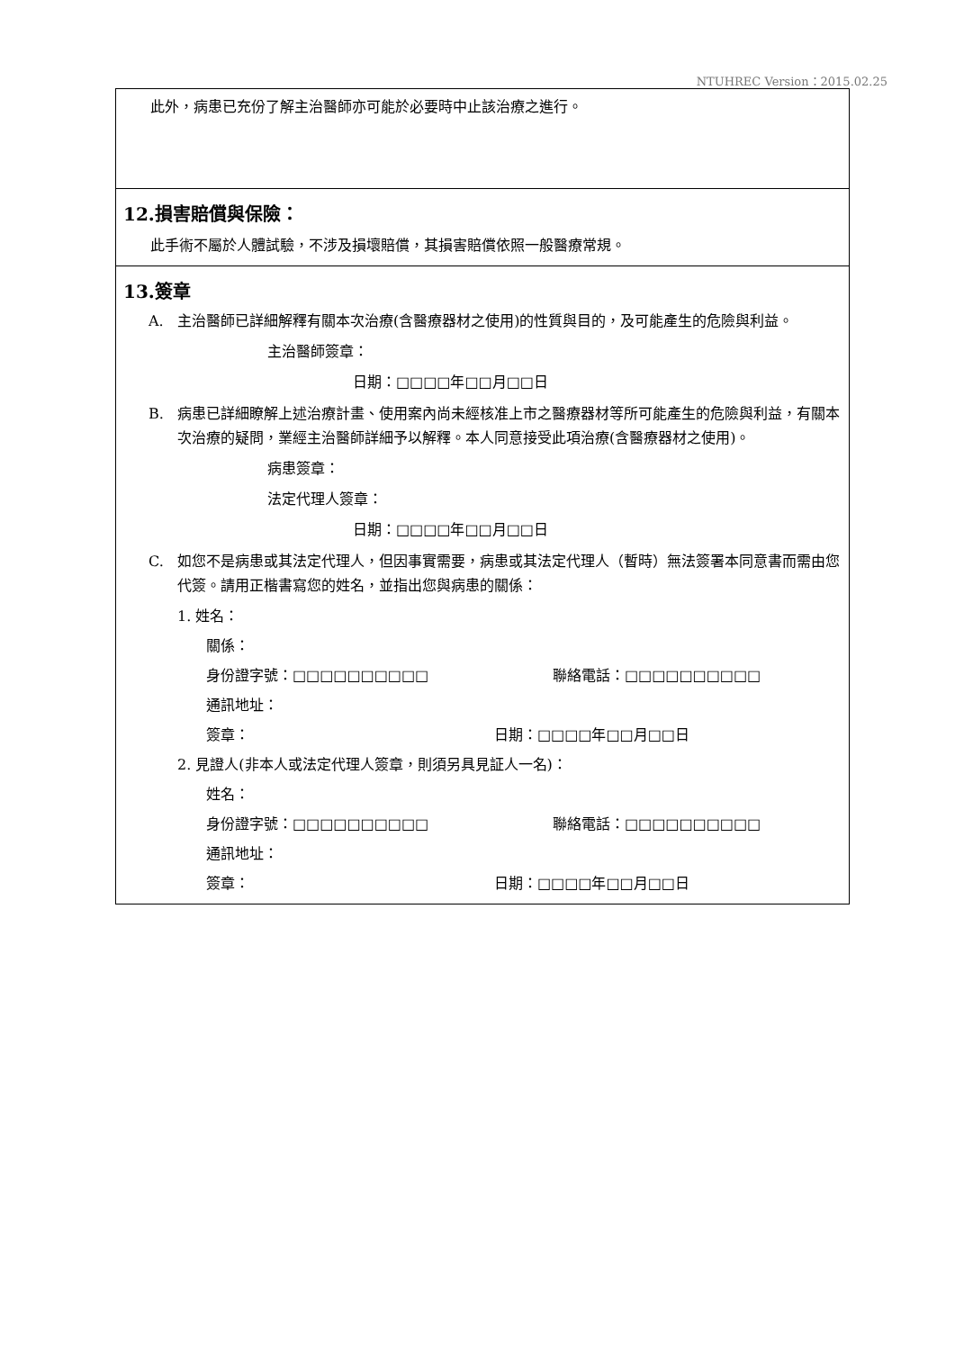NTUHREC Version：2015.02.25
此外，病患已充份了解主治醫師亦可能於必要時中止該治療之進行。
12.損害賠償與保險：
此手術不屬於人體試驗，不涉及損壞賠償，其損害賠償依照一般醫療常規。
13.簽章
A. 主治醫師已詳細解釋有關本次治療(含醫療器材之使用)的性質與目的，及可能產生的危險與利益。
主治醫師簽章：
日期：□□□□年□□月□□日
B. 病患已詳細瞭解上述治療計畫、使用案內尚未經核准上市之醫療器材等所可能產生的危險與利益，有關本次治療的疑問，業經主治醫師詳細予以解釋。本人同意接受此項治療(含醫療器材之使用)。
病患簽章：
法定代理人簽章：
日期：□□□□年□□月□□日
C. 如您不是病患或其法定代理人，但因事實需要，病患或其法定代理人（暫時）無法簽署本同意書而需由您代簽。請用正楷書寫您的姓名，並指出您與病患的關係：
1. 姓名：
關係：
身份證字號：□□□□□□□□□□ 聯絡電話：□□□□□□□□□□
通訊地址：
簽章： 日期：□□□□年□□月□□日
2. 見證人(非本人或法定代理人簽章，則須另具見証人一名)：
姓名：
身份證字號：□□□□□□□□□□ 聯絡電話：□□□□□□□□□□
通訊地址：
簽章： 日期：□□□□年□□月□□日